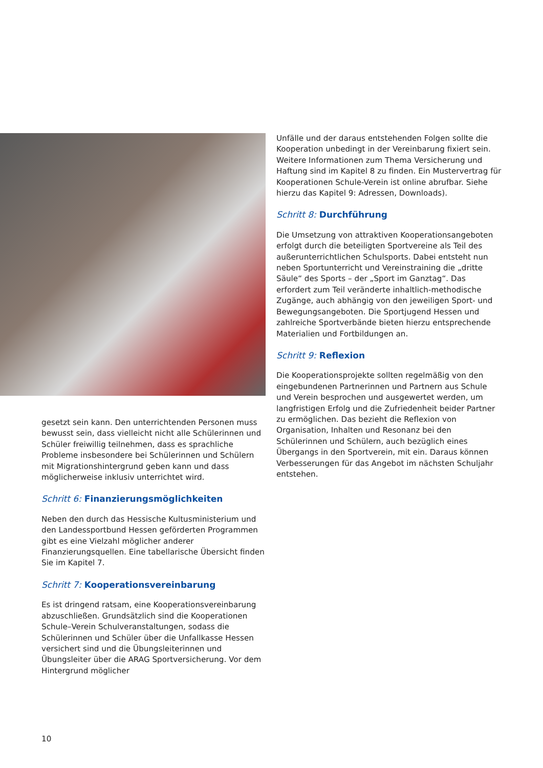gesetzt sein kann. Den unterrichtenden Personen muss bewusst sein, dass vielleicht nicht alle Schülerinnen und Schüler freiwillig teilnehmen, dass es sprachliche Probleme insbesondere bei Schülerinnen und Schülern mit Migrationshintergrund geben kann und dass möglicherweise inklusiv unterrichtet wird.
Schritt 6: Finanzierungsmöglichkeiten
Neben den durch das Hessische Kultusministerium und den Landessportbund Hessen geförderten Programmen gibt es eine Vielzahl möglicher anderer Finanzierungsquellen. Eine tabellarische Übersicht finden Sie im Kapitel 7.
Schritt 7: Kooperationsvereinbarung
Es ist dringend ratsam, eine Kooperationsvereinbarung abzuschließen. Grundsätzlich sind die Kooperationen Schule–Verein Schulveranstaltungen, sodass die Schülerinnen und Schüler über die Unfallkasse Hessen versichert sind und die Übungsleiterinnen und Übungsleiter über die ARAG Sportversicherung. Vor dem Hintergrund möglicher
Unfälle und der daraus entstehenden Folgen sollte die Kooperation unbedingt in der Vereinbarung fixiert sein. Weitere Informationen zum Thema Versicherung und Haftung sind im Kapitel 8 zu finden. Ein Mustervertrag für Kooperationen Schule-Verein ist online abrufbar. Siehe hierzu das Kapitel 9: Adressen, Downloads).
Schritt 8: Durchführung
Die Umsetzung von attraktiven Kooperationsangeboten erfolgt durch die beteiligten Sportvereine als Teil des außerunterrichtlichen Schulsports. Dabei entsteht nun neben Sportunterricht und Vereinstraining die „dritte Säule“ des Sports – der „Sport im Ganztag“. Das erfordert zum Teil veränderte inhaltlich-methodische Zugänge, auch abhängig von den jeweiligen Sport- und Bewegungsangeboten. Die Sportjugend Hessen und zahlreiche Sportverbände bieten hierzu entsprechende Materialien und Fortbildungen an.
Schritt 9: Reflexion
Die Kooperationsprojekte sollten regelmäßig von den eingebundenen Partnerinnen und Partnern aus Schule und Verein besprochen und ausgewertet werden, um langfristigen Erfolg und die Zufriedenheit beider Partner zu ermöglichen. Das bezieht die Reflexion von Organisation, Inhalten und Resonanz bei den Schülerinnen und Schülern, auch bezüglich eines Übergangs in den Sportverein, mit ein. Daraus können Verbesserungen für das Angebot im nächsten Schuljahr entstehen.
10